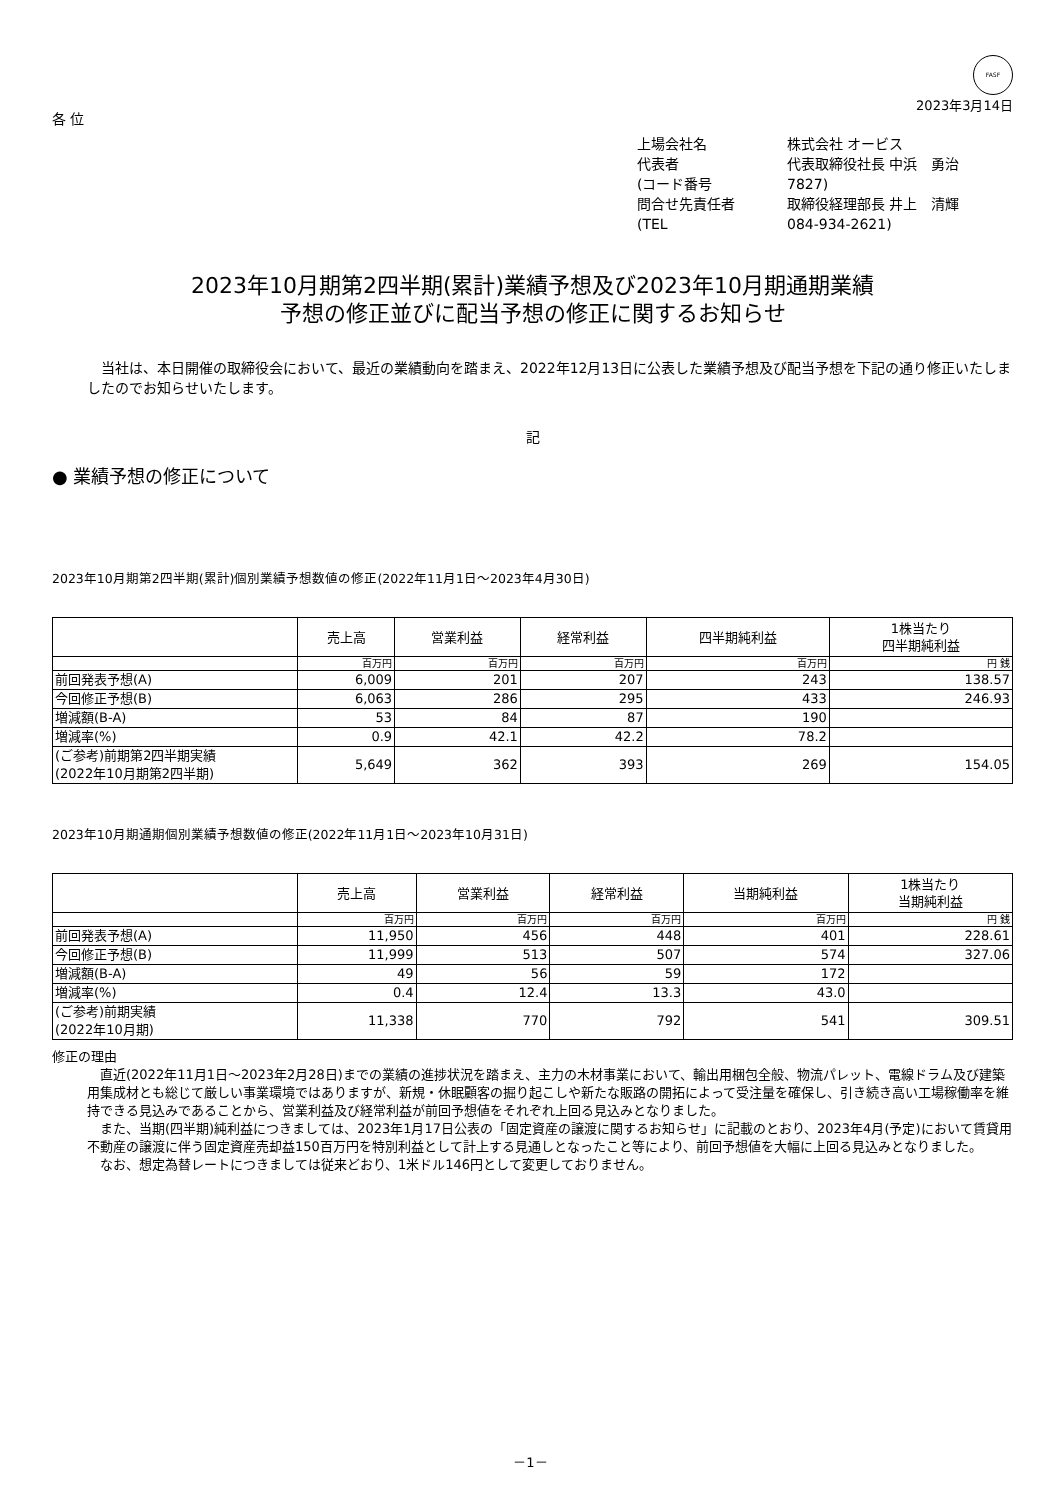FASF
2023年3月14日
各 位
上場会社名 株式会社 オービス
代表者 代表取締役社長 中浜　勇治
(コード番号 7827)
問合せ先責任者 取締役経理部長 井上　清輝
(TEL 084-934-2621)
2023年10月期第2四半期(累計)業績予想及び2023年10月期通期業績
予想の修正並びに配当予想の修正に関するお知らせ
当社は、本日開催の取締役会において、最近の業績動向を踏まえ、2022年12月13日に公表した業績予想及び配当予想を下記の通り修正いたしましたのでお知らせいたします。
記
● 業績予想の修正について
2023年10月期第2四半期(累計)個別業績予想数値の修正(2022年11月1日～2023年4月30日)
| | 売上高 | 営業利益 | 経常利益 | 四半期純利益 | 1株当たり 四半期純利益 |
| --- | --- | --- | --- | --- | --- |
| | 百万円 | 百万円 | 百万円 | 百万円 | 円 銭 |
| 前回発表予想(A) | 6,009 | 201 | 207 | 243 | 138.57 |
| 今回修正予想(B) | 6,063 | 286 | 295 | 433 | 246.93 |
| 増減額(B-A) | 53 | 84 | 87 | 190 | |
| 増減率(%) | 0.9 | 42.1 | 42.2 | 78.2 | |
| (ご参考)前期第2四半期実績 (2022年10月期第2四半期) | 5,649 | 362 | 393 | 269 | 154.05 |
2023年10月期通期個別業績予想数値の修正(2022年11月1日～2023年10月31日)
| | 売上高 | 営業利益 | 経常利益 | 当期純利益 | 1株当たり 当期純利益 |
| --- | --- | --- | --- | --- | --- |
| | 百万円 | 百万円 | 百万円 | 百万円 | 円 銭 |
| 前回発表予想(A) | 11,950 | 456 | 448 | 401 | 228.61 |
| 今回修正予想(B) | 11,999 | 513 | 507 | 574 | 327.06 |
| 増減額(B-A) | 49 | 56 | 59 | 172 | |
| 増減率(%) | 0.4 | 12.4 | 13.3 | 43.0 | |
| (ご参考)前期実績 (2022年10月期) | 11,338 | 770 | 792 | 541 | 309.51 |
修正の理由
直近(2022年11月1日～2023年2月28日)までの業績の進捗状況を踏まえ、主力の木材事業において、輸出用梱包全般、物流パレット、電線ドラム及び建築用集成材とも総じて厳しい事業環境ではありますが、新規・休眠顧客の掘り起こしや新たな販路の開拓によって受注量を確保し、引き続き高い工場稼働率を維持できる見込みであることから、営業利益及び経常利益が前回予想値をそれぞれ上回る見込みとなりました。
また、当期(四半期)純利益につきましては、2023年1月17日公表の「固定資産の譲渡に関するお知らせ」に記載のとおり、2023年4月(予定)において賃貸用不動産の譲渡に伴う固定資産売却益150百万円を特別利益として計上する見通しとなったこと等により、前回予想値を大幅に上回る見込みとなりました。
なお、想定為替レートにつきましては従来どおり、1米ドル146円として変更しておりません。
－1－